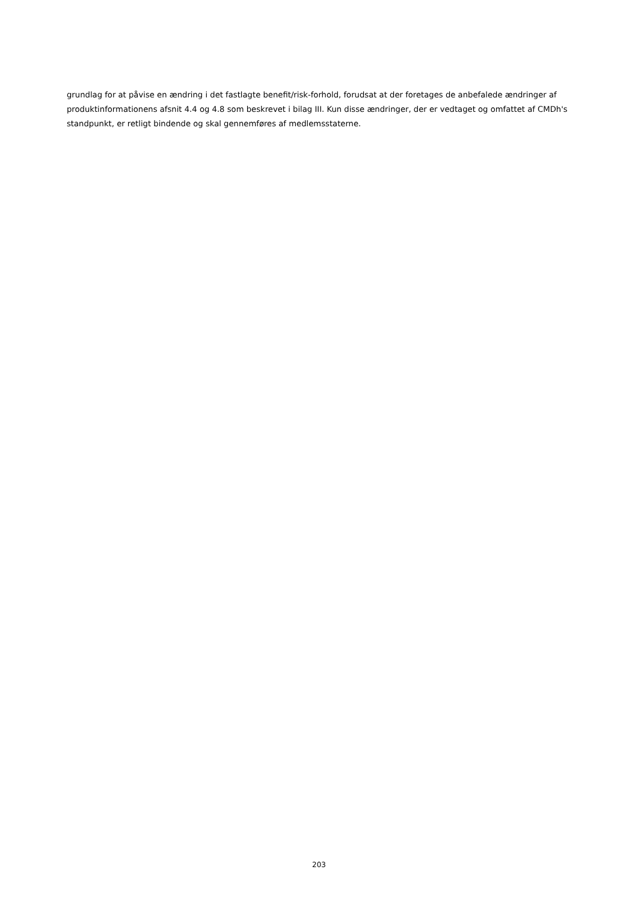grundlag for at påvise en ændring i det fastlagte benefit/risk-forhold, forudsat at der foretages de anbefalede ændringer af produktinformationens afsnit 4.4 og 4.8 som beskrevet i bilag III. Kun disse ændringer, der er vedtaget og omfattet af CMDh's standpunkt, er retligt bindende og skal gennemføres af medlemsstaterne.
203